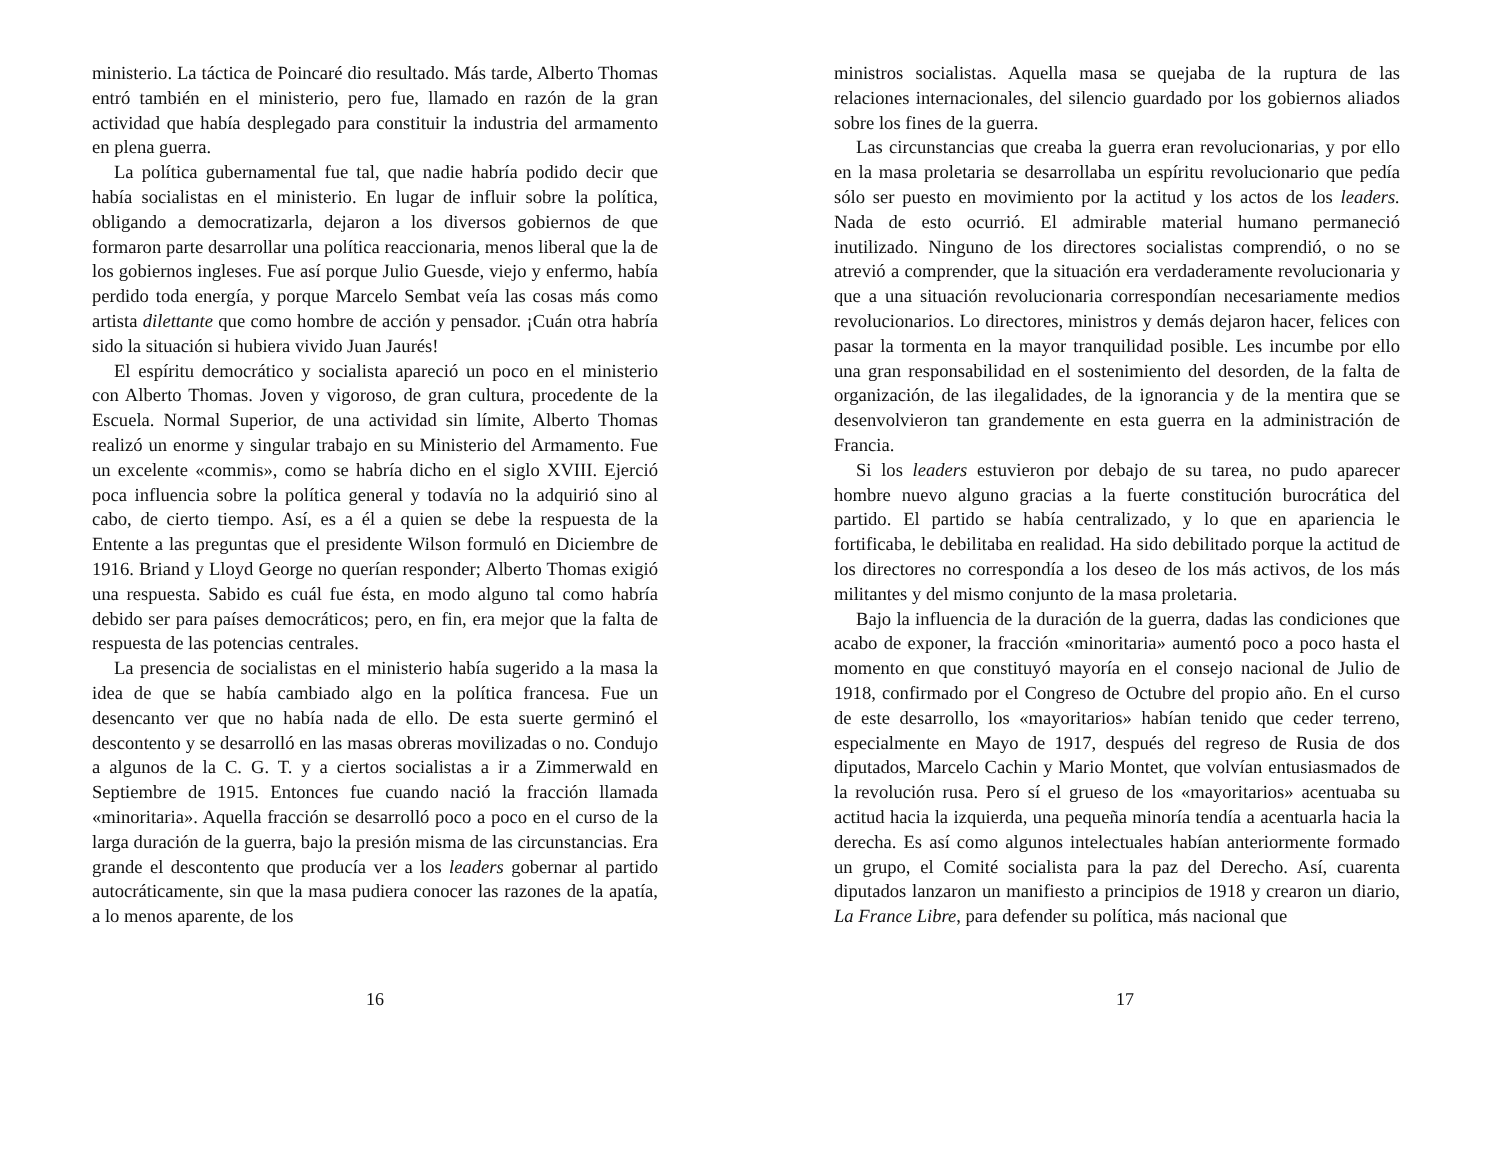ministerio. La táctica de Poincaré dio resultado. Más tarde, Alberto Thomas entró también en el ministerio, pero fue, llamado en razón de la gran actividad que había desplegado para constituir la industria del armamento en plena guerra.
La política gubernamental fue tal, que nadie habría podido decir que había socialistas en el ministerio. En lugar de influir sobre la política, obligando a democratizarla, dejaron a los diversos gobiernos de que formaron parte desarrollar una política reaccionaria, menos liberal que la de los gobiernos ingleses. Fue así porque Julio Guesde, viejo y enfermo, había perdido toda energía, y porque Marcelo Sembat veía las cosas más como artista dilettante que como hombre de acción y pensador. ¡Cuán otra habría sido la situación si hubiera vivido Juan Jaurés!
El espíritu democrático y socialista apareció un poco en el ministerio con Alberto Thomas. Joven y vigoroso, de gran cultura, procedente de la Escuela. Normal Superior, de una actividad sin límite, Alberto Thomas realizó un enorme y singular trabajo en su Ministerio del Armamento. Fue un excelente «commis», como se habría dicho en el siglo XVIII. Ejerció poca influencia sobre la política general y todavía no la adquirió sino al cabo, de cierto tiempo. Así, es a él a quien se debe la respuesta de la Entente a las preguntas que el presidente Wilson formuló en Diciembre de 1916. Briand y Lloyd George no querían responder; Alberto Thomas exigió una respuesta. Sabido es cuál fue ésta, en modo alguno tal como habría debido ser para países democráticos; pero, en fin, era mejor que la falta de respuesta de las potencias centrales.
La presencia de socialistas en el ministerio había sugerido a la masa la idea de que se había cambiado algo en la política francesa. Fue un desencanto ver que no había nada de ello. De esta suerte germinó el descontento y se desarrolló en las masas obreras movilizadas o no. Condujo a algunos de la C. G. T. y a ciertos socialistas a ir a Zimmerwald en Septiembre de 1915. Entonces fue cuando nació la fracción llamada «minoritaria». Aquella fracción se desarrolló poco a poco en el curso de la larga duración de la guerra, bajo la presión misma de las circunstancias. Era grande el descontento que producía ver a los leaders gobernar al partido autocráticamente, sin que la masa pudiera conocer las razones de la apatía, a lo menos aparente, de los
16
ministros socialistas. Aquella masa se quejaba de la ruptura de las relaciones internacionales, del silencio guardado por los gobiernos aliados sobre los fines de la guerra.
Las circunstancias que creaba la guerra eran revolucionarias, y por ello en la masa proletaria se desarrollaba un espíritu revolucionario que pedía sólo ser puesto en movimiento por la actitud y los actos de los leaders. Nada de esto ocurrió. El admirable material humano permaneció inutilizado. Ninguno de los directores socialistas comprendió, o no se atrevió a comprender, que la situación era verdaderamente revolucionaria y que a una situación revolucionaria correspondían necesariamente medios revolucionarios. Lo directores, ministros y demás dejaron hacer, felices con pasar la tormenta en la mayor tranquilidad posible. Les incumbe por ello una gran responsabilidad en el sostenimiento del desorden, de la falta de organización, de las ilegalidades, de la ignorancia y de la mentira que se desenvolvieron tan grandemente en esta guerra en la administración de Francia.
Si los leaders estuvieron por debajo de su tarea, no pudo aparecer hombre nuevo alguno gracias a la fuerte constitución burocrática del partido. El partido se había centralizado, y lo que en apariencia le fortificaba, le debilitaba en realidad. Ha sido debilitado porque la actitud de los directores no correspondía a los deseo de los más activos, de los más militantes y del mismo conjunto de la masa proletaria.
Bajo la influencia de la duración de la guerra, dadas las condiciones que acabo de exponer, la fracción «minoritaria» aumentó poco a poco hasta el momento en que constituyó mayoría en el consejo nacional de Julio de 1918, confirmado por el Congreso de Octubre del propio año. En el curso de este desarrollo, los «mayoritarios» habían tenido que ceder terreno, especialmente en Mayo de 1917, después del regreso de Rusia de dos diputados, Marcelo Cachin y Mario Montet, que volvían entusiasmados de la revolución rusa. Pero sí el grueso de los «mayoritarios» acentuaba su actitud hacia la izquierda, una pequeña minoría tendía a acentuarla hacia la derecha. Es así como algunos intelectuales habían anteriormente formado un grupo, el Comité socialista para la paz del Derecho. Así, cuarenta diputados lanzaron un manifiesto a principios de 1918 y crearon un diario, La France Libre, para defender su política, más nacional que
17